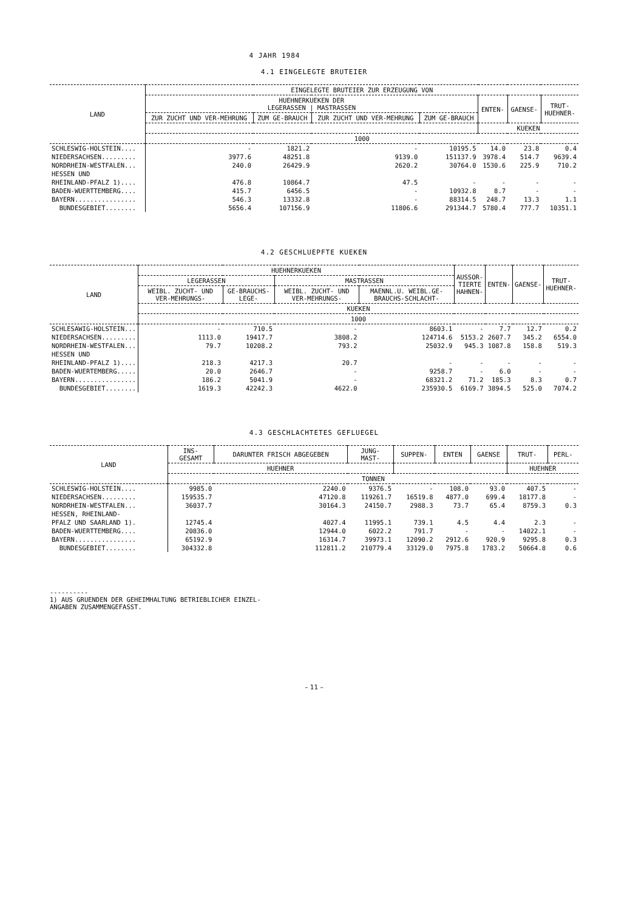4 JAHR 1984
4.1 EINGELEGTE BRUTEIER
| LAND | EINGELEGTE BRUTEIER ZUR ERZEUGUNG VON | | | | | | |
| --- | --- | --- | --- | --- | --- | --- | --- |
| | HUEHNERKUEKEN DER LEGERASSEN / MASTRASSEN | | | | ENTEN- | GAENSE- | TRUT- HUEHNER- |
| | ZUR ZUCHT UND VER-MEHRUNG | ZUM GE-BRAUCH | ZUR ZUCHT UND VER-MEHRUNG | ZUM GE-BRAUCH | | | |
| | | | | | KUEKEN | | |
| | 1000 | | | | | | |
| SCHLESWIG-HOLSTEIN.... | - | 1821.2 | - | 10195.5 | 14.0 | 23.8 | 0.4 |
| NIEDERSACHSEN......... | 3977.6 | 48251.8 | 9139.0 | 151137.9 | 3978.4 | 514.7 | 9639.4 |
| NORDRHEIN-WESTFALEN... | 240.0 | 26429.9 | 2620.2 | 30764.0 | 1530.6 | 225.9 | 710.2 |
| HESSEN UND | | | | | | | |
| RHEINLAND-PFALZ 1).... | 476.8 | 10864.7 | 47.5 | - | - | - | - |
| BADEN-WUERTTEMBERG.... | 415.7 | 6456.5 | - | 10932.8 | 8.7 | - | - |
| BAYERN................ | 546.3 | 13332.8 | - | 88314.5 | 248.7 | 13.3 | 1.1 |
| BUNDESGEBIET........ | 5656.4 | 107156.9 | 11806.6 | 291344.7 | 5780.4 | 777.7 | 10351.1 |
4.2 GESCHLUEPFTE KUEKEN
| LAND | HUEHNERKUEKEN | | | | AUSSOR- TIERTE HAHNEN- | ENTEN- | GAENSE- | TRUT- HUEHNER- |
| --- | --- | --- | --- | --- | --- | --- | --- | --- |
| | LEGERASSEN | | MASTRASSEN | | | | | |
| | WEIBL. ZUCHT- UND VER-MEHRUNGS- | GE-BRAUCHS-LEGE- | WEIBL. ZUCHT- UND VER-MEHRUNGS- | MAENNL.U. WEIBL.GE-BRAUCHS-SCHLACHT- | | | | |
| | KUEKEN | | | | | | | |
| | 1000 | | | | | | | |
| SCHLESAWIG-HOLSTEIN... | - | 710.5 | - | 8603.1 | - | 7.7 | 12.7 | 0.2 |
| NIEDERSACHSEN......... | 1113.0 | 19417.7 | 3808.2 | 124714.6 | 5153.2 | 2607.7 | 345.2 | 6554.0 |
| NORDRHEIN-WESTFALEN... | 79.7 | 10208.2 | 793.2 | 25032.9 | 945.3 | 1087.8 | 158.8 | 519.3 |
| HESSEN UND | | | | | | | | |
| RHEINLAND-PFALZ 1).... | 218.3 | 4217.3 | 20.7 | - | - | - | - | - |
| BADEN-WUERTEMBERG..... | 20.0 | 2646.7 | - | 9258.7 | - | 6.0 | - | - |
| BAYERN................ | 186.2 | 5041.9 | - | 68321.2 | 71.2 | 185.3 | 8.3 | 0.7 |
| BUNDESGEBIET........ | 1619.3 | 42242.3 | 4622.0 | 235930.5 | 6169.7 | 3894.5 | 525.0 | 7074.2 |
4.3 GESCHLACHTETES GEFLUEGEL
| LAND | INS- GESAMT | DARUNTER FRISCH ABGEGEBEN | JUNG- MAST- | SUPPEN- | ENTEN | GAENSE | TRUT- | PERL- |
| --- | --- | --- | --- | --- | --- | --- | --- | --- |
| | HUEHNER | | | | | | HUEHNER | |
| | TONNEN | | | | | | | |
| SCHLESWIG-HOLSTEIN.... | 9985.0 | 2240.0 | 9376.5 | - | 108.0 | 93.0 | 407.5 | - |
| NIEDERSACHSEN......... | 159535.7 | 47120.8 | 119261.7 | 16519.8 | 4877.0 | 699.4 | 18177.8 | - |
| NORDRHEIN-WESTFALEN... | 36037.7 | 30164.3 | 24150.7 | 2988.3 | 73.7 | 65.4 | 8759.3 | 0.3 |
| HESSEN, RHEINLAND- | | | | | | | | |
| PFALZ UND SAARLAND 1). | 12745.4 | 4027.4 | 11995.1 | 739.1 | 4.5 | 4.4 | 2.3 | - |
| BADEN-WUERTTEMBERG.... | 20836.0 | 12944.0 | 6022.2 | 791.7 | - | - | 14022.1 | - |
| BAYERN................ | 65192.9 | 16314.7 | 39973.1 | 12090.2 | 2912.6 | 920.9 | 9295.8 | 0.3 |
| BUNDESGEBIET........ | 304332.8 | 112811.2 | 210779.4 | 33129.0 | 7975.8 | 1783.2 | 50664.8 | 0.6 |
----------
1) AUS GRUENDEN DER GEHEIMHALTUNG BETRIEBLICHER EINZEL-
ANGABEN ZUSAMMENGEFASST.
– 11 –